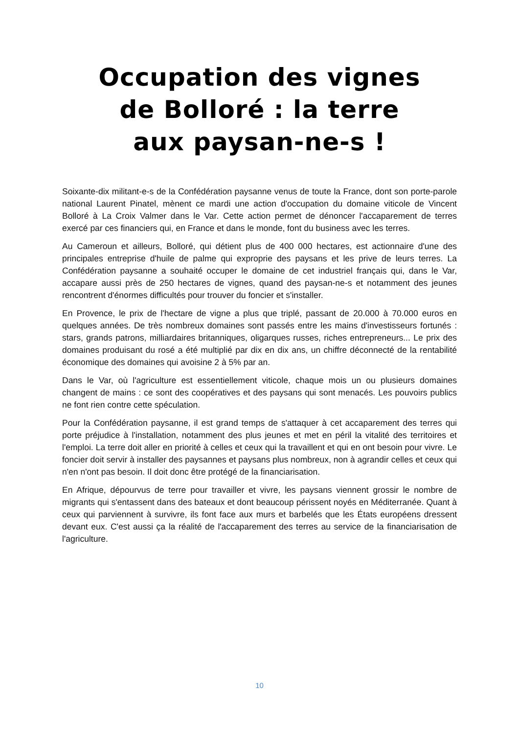Occupation des vignes
de Bolloré : la terre
aux paysan-ne-s !
Soixante-dix militant-e-s de la Confédération paysanne venus de toute la France, dont son porte-parole national Laurent Pinatel, mènent ce mardi une action d'occupation du domaine viticole de Vincent Bolloré à La Croix Valmer dans le Var. Cette action permet de dénoncer l'accaparement de terres exercé par ces financiers qui, en France et dans le monde, font du business avec les terres.
Au Cameroun et ailleurs, Bolloré, qui détient plus de 400 000 hectares, est actionnaire d'une des principales entreprise d'huile de palme qui exproprie des paysans et les prive de leurs terres. La Confédération paysanne a souhaité occuper le domaine de cet industriel français qui, dans le Var, accapare aussi près de 250 hectares de vignes, quand des paysan-ne-s et notamment des jeunes rencontrent d'énormes difficultés pour trouver du foncier et s'installer.
En Provence, le prix de l'hectare de vigne a plus que triplé, passant de 20.000 à 70.000 euros en quelques années. De très nombreux domaines sont passés entre les mains d'investisseurs fortunés : stars, grands patrons, milliardaires britanniques, oligarques russes, riches entrepreneurs... Le prix des domaines produisant du rosé a été multiplié par dix en dix ans, un chiffre déconnecté de la rentabilité économique des domaines qui avoisine 2 à 5% par an.
Dans le Var, où l'agriculture est essentiellement viticole, chaque mois un ou plusieurs domaines changent de mains : ce sont des coopératives et des paysans qui sont menacés. Les pouvoirs publics ne font rien contre cette spéculation.
Pour la Confédération paysanne, il est grand temps de s'attaquer à cet accaparement des terres qui porte préjudice à l'installation, notamment des plus jeunes et met en péril la vitalité des territoires et l'emploi. La terre doit aller en priorité à celles et ceux qui la travaillent et qui en ont besoin pour vivre. Le foncier doit servir à installer des paysannes et paysans plus nombreux, non à agrandir celles et ceux qui n'en n'ont pas besoin. Il doit donc être protégé de la financiarisation.
En Afrique, dépourvus de terre pour travailler et vivre, les paysans viennent grossir le nombre de migrants qui s'entassent dans des bateaux et dont beaucoup périssent noyés en Méditerranée. Quant à ceux qui parviennent à survivre, ils font face aux murs et barbelés que les États européens dressent devant eux. C'est aussi ça la réalité de l'accaparement des terres au service de la financiarisation de l'agriculture.
10